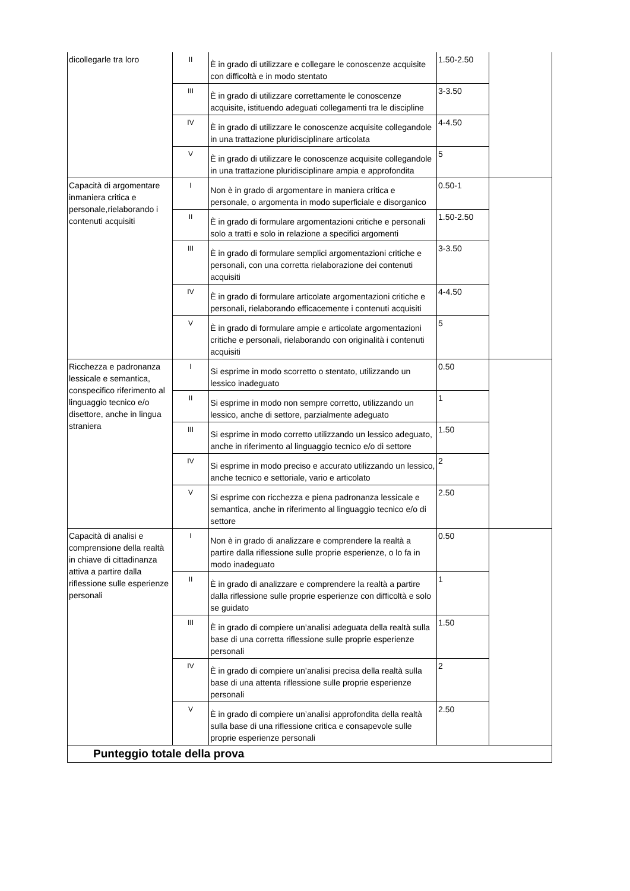| dicollegarle tra loro | II | È in grado di utilizzare e collegare le conoscenze acquisite con difficoltà e in modo stentato | 1.50-2.50 | |
| | III | È in grado di utilizzare correttamente le conoscenze acquisite, istituendo adeguati collegamenti tra le discipline | 3-3.50 | |
| | IV | È in grado di utilizzare le conoscenze acquisite collegandole in una trattazione pluridisciplinare articolata | 4-4.50 | |
| | V | È in grado di utilizzare le conoscenze acquisite collegandole in una trattazione pluridisciplinare ampia e approfondita | 5 | |
| Capacità di argomentare inmaniera critica e personale,rielaborando i contenuti acquisiti | I | Non è in grado di argomentare in maniera critica e personale, o argomenta in modo superficiale e disorganico | 0.50-1 | |
| | II | È in grado di formulare argomentazioni critiche e personali solo a tratti e solo in relazione a specifici argomenti | 1.50-2.50 | |
| | III | È in grado di formulare semplici argomentazioni critiche e personali, con una corretta rielaborazione dei contenuti acquisiti | 3-3.50 | |
| | IV | È in grado di formulare articolate argomentazioni critiche e personali, rielaborando efficacemente i contenuti acquisiti | 4-4.50 | |
| | V | È in grado di formulare ampie e articolate argomentazioni critiche e personali, rielaborando con originalità i contenuti acquisiti | 5 | |
| Ricchezza e padronanza lessicale e semantica, conspecifico riferimento al linguaggio tecnico e/o disettore, anche in lingua straniera | I | Si esprime in modo scorretto o stentato, utilizzando un lessico inadeguato | 0.50 | |
| | II | Si esprime in modo non sempre corretto, utilizzando un lessico, anche di settore, parzialmente adeguato | 1 | |
| | III | Si esprime in modo corretto utilizzando un lessico adeguato, anche in riferimento al linguaggio tecnico e/o di settore | 1.50 | |
| | IV | Si esprime in modo preciso e accurato utilizzando un lessico, anche tecnico e settoriale, vario e articolato | 2 | |
| | V | Si esprime con ricchezza e piena padronanza lessicale e semantica, anche in riferimento al linguaggio tecnico e/o di settore | 2.50 | |
| Capacità di analisi e comprensione della realtà in chiave di cittadinanza attiva a partire dalla riflessione sulle esperienze personali | I | Non è in grado di analizzare e comprendere la realtà a partire dalla riflessione sulle proprie esperienze, o lo fa in modo inadeguato | 0.50 | |
| | II | È in grado di analizzare e comprendere la realtà a partire dalla riflessione sulle proprie esperienze con difficoltà e solo se guidato | 1 | |
| | III | È in grado di compiere un’analisi adeguata della realtà sulla base di una corretta riflessione sulle proprie esperienze personali | 1.50 | |
| | IV | È in grado di compiere un’analisi precisa della realtà sulla base di una attenta riflessione sulle proprie esperienze personali | 2 | |
| | V | È in grado di compiere un’analisi approfondita della realtà sulla base di una riflessione critica e consapevole sulle proprie esperienze personali | 2.50 | |
| Punteggio totale della prova | | | | |